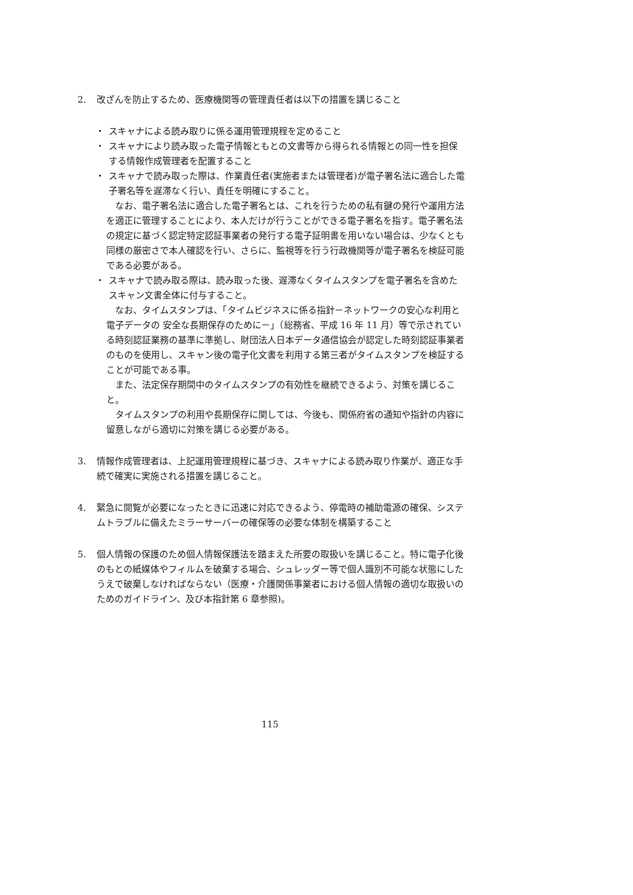2. 改ざんを防止するため、医療機関等の管理責任者は以下の措置を講じること
・ スキャナによる読み取りに係る運用管理規程を定めること
・ スキャナにより読み取った電子情報ともとの文書等から得られる情報との同一性を担保する情報作成管理者を配置すること
・ スキャナで読み取った際は、作業責任者(実施者または管理者)が電子署名法に適合した電子署名等を遅滞なく行い、責任を明確にすること。
なお、電子署名法に適合した電子署名とは、これを行うための私有鍵の発行や運用方法を適正に管理することにより、本人だけが行うことができる電子署名を指す。電子署名法の規定に基づく認定特定認証事業者の発行する電子証明書を用いない場合は、少なくとも同様の厳密さで本人確認を行い、さらに、監視等を行う行政機関等が電子署名を検証可能である必要がある。
・ スキャナで読み取る際は、読み取った後、遅滞なくタイムスタンプを電子署名を含めたスキャン文書全体に付与すること。
なお、タイムスタンプは、「タイムビジネスに係る指針－ネットワークの安心な利用と電子データの 安全な長期保存のために－」（総務省、平成 16 年 11 月）等で示されている時刻認証業務の基準に準拠し、財団法人日本データ通信協会が認定した時刻認証事業者のものを使用し、スキャン後の電子化文書を利用する第三者がタイムスタンプを検証することが可能である事。
また、法定保存期間中のタイムスタンプの有効性を継続できるよう、対策を講じること。
タイムスタンプの利用や長期保存に関しては、今後も、関係府省の通知や指針の内容に留意しながら適切に対策を講じる必要がある。
3. 情報作成管理者は、上記運用管理規程に基づき、スキャナによる読み取り作業が、適正な手続で確実に実施される措置を講じること。
4. 緊急に閲覧が必要になったときに迅速に対応できるよう、停電時の補助電源の確保、システムトラブルに備えたミラーサーバーの確保等の必要な体制を構築すること
5. 個人情報の保護のため個人情報保護法を踏まえた所要の取扱いを講じること。特に電子化後のもとの紙媒体やフィルムを破棄する場合、シュレッダー等で個人識別不可能な状態にしたうえで破棄しなければならない（医療・介護関係事業者における個人情報の適切な取扱いのためのガイドライン、及び本指針第 6 章参照)。
115